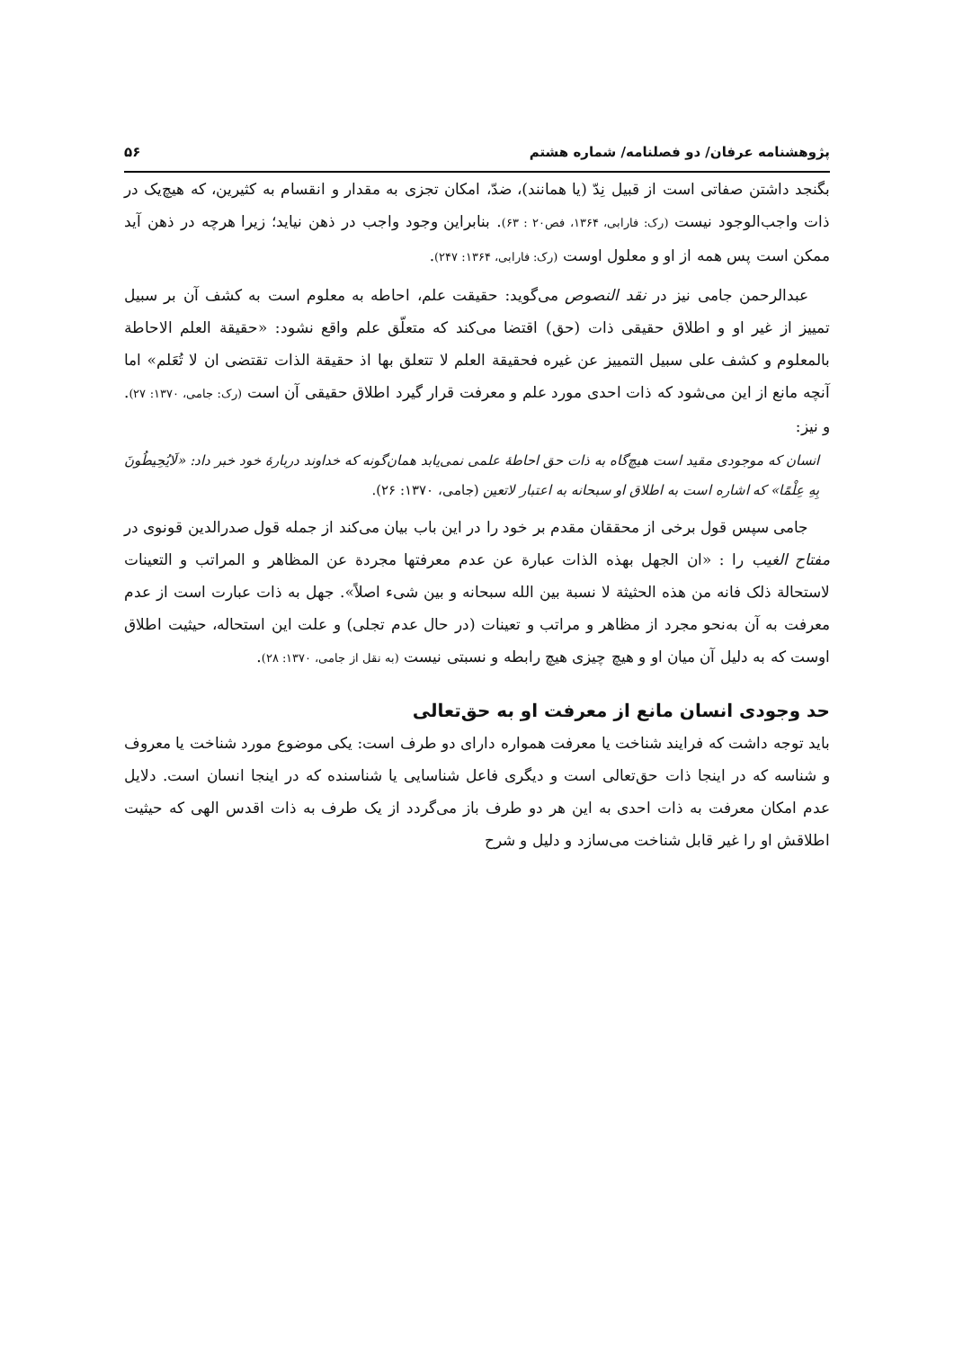پژوهشنامه عرفان/ دو فصلنامه/ شماره هشتم ۵۶
بگنجد داشتن صفاتی است از قبیل نِدّ (یا همانند)، ضدّ، امکان تجزی به مقدار و انقسام به کثیرین، که هیچ‌یک در ذات واجب‌الوجود نیست (رک: فارابی، ۱۳۶۴، فص۲۰ : ۶۳). بنابراین وجود واجب در ذهن نیاید؛ زیرا هرچه در ذهن آید ممکن است پس همه از او و معلول اوست (رک: فارابی، ۱۳۶۴: ۲۴۷).
عبدالرحمن جامی نیز در نقد النصوص می‌گوید: حقیقت علم، احاطه به معلوم است به کشف آن بر سبیل تمییز از غیر او و اطلاق حقیقی ذات (حق) اقتضا می‌کند که متعلّق علم واقع نشود: «حقیقة العلم الاحاطة بالمعلوم و کشف علی سبیل التمییز عن غیره فحقیقة العلم لا تتعلق بها اذ حقیقة الذات تقتضی ان لا تُعَلم» اما آنچه مانع از این می‌شود که ذات احدی مورد علم و معرفت قرار گیرد اطلاق حقیقی آن است (رک: جامی، ۱۳۷۰: ۲۷). و نیز:
انسان که موجودی مقید است هیچ‌گاه به ذات حق احاطهٔ علمی نمی‌یابد همان‌گونه که خداوند دربارهٔ خود خبر داد: «لَایُحِیطُونَ بِهِ عِلْمًا» که اشاره است به اطلاق او سبحانه به اعتبار لاتعین (جامی، ۱۳۷۰: ۲۶).
جامی سپس قول برخی از محققان مقدم بر خود را در این باب بیان می‌کند از جمله قول صدرالدین قونوی در مفتاح الغیب را : «ان الجهل بهذه الذات عبارة عن عدم معرفتها مجردة عن المظاهر و المراتب و التعینات لاستحالة ذلک فانه من هذه الحثیثة لا نسبة بین الله سبحانه و بین شیء اصلاً». جهل به ذات عبارت است از عدم معرفت به آن به‌نحو مجرد از مظاهر و مراتب و تعینات (در حال عدم تجلی) و علت این استحاله، حیثیت اطلاق اوست که به دلیل آن میان او و هیچ چیزی هیچ رابطه و نسبتی نیست (به نقل از جامی، ۱۳۷۰: ۲۸).
حد وجودی انسان مانع از معرفت او به حق‌تعالی
باید توجه داشت که فرایند شناخت یا معرفت همواره دارای دو طرف است: یکی موضوع مورد شناخت یا معروف و شناسه که در اینجا ذات حق‌تعالی است و دیگری فاعل شناسایی یا شناسنده که در اینجا انسان است. دلایل عدم امکان معرفت به ذات احدی به این هر دو طرف باز می‌گردد از یک طرف به ذات اقدس الهی که حیثیت اطلاقش او را غیر قابل شناخت می‌سازد و دلیل و شرح